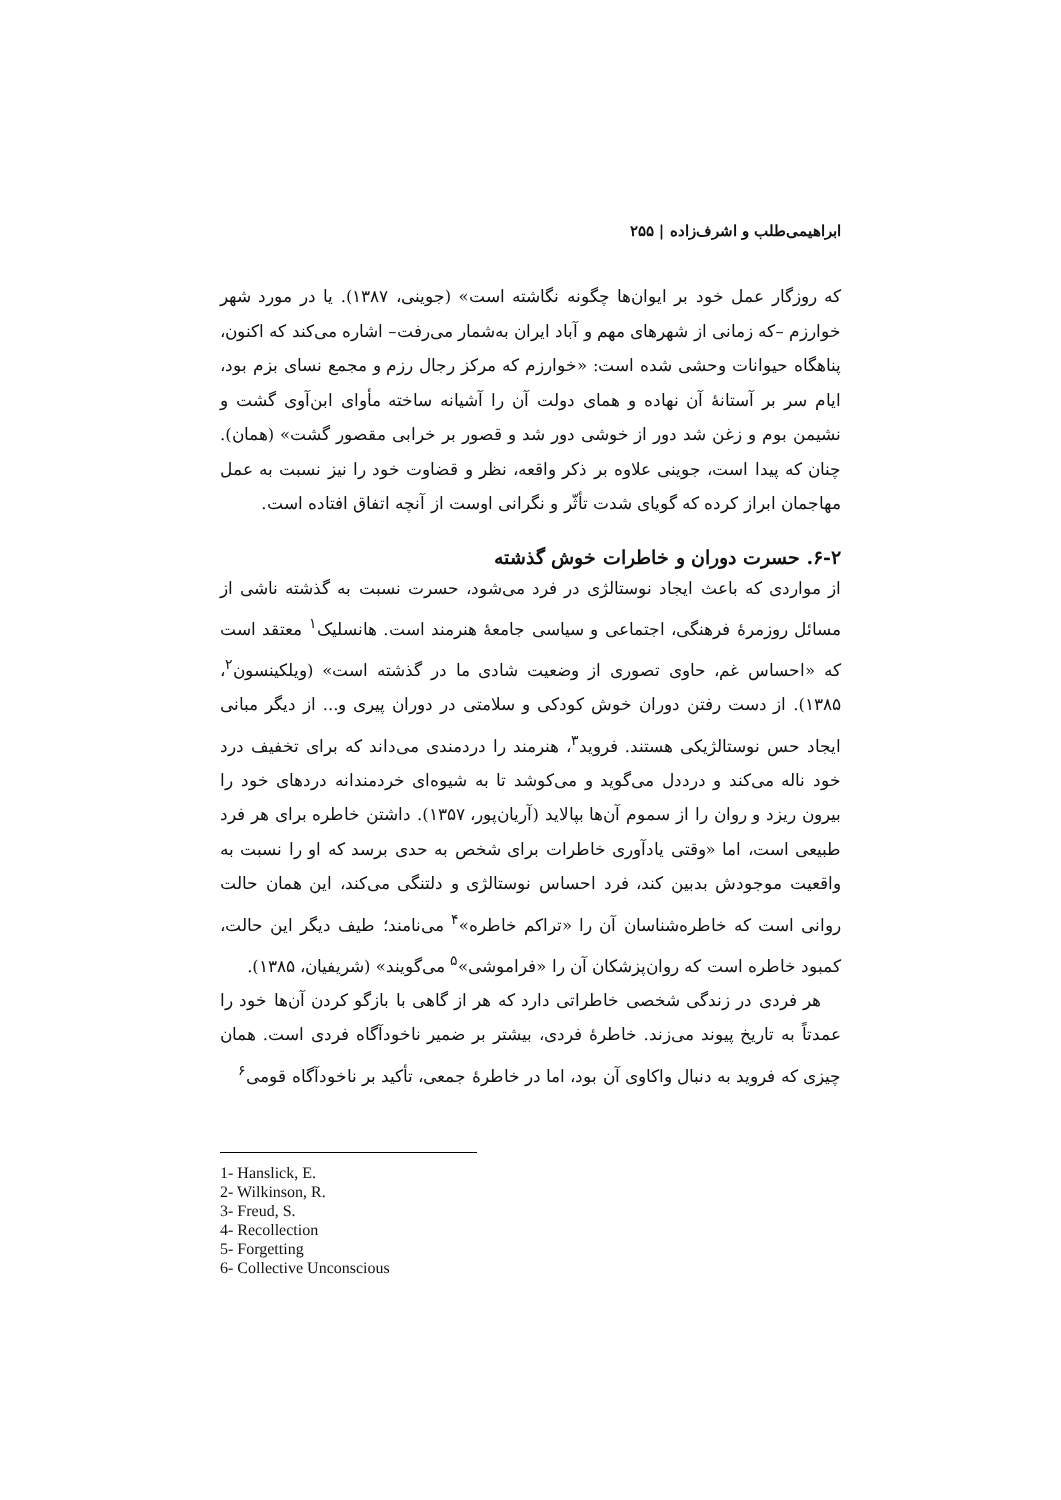ابراهیمی‌طلب و اشرف‌زاده | ۲۵۵
که روزگار عمل خود بر ایوان‌ها چگونه نگاشته است» (جوینی، ۱۳۸۷). یا در مورد شهر خوارزم –که زمانی از شهرهای مهم و آباد ایران به‌شمار می‌رفت– اشاره می‌کند که اکنون، پناهگاه حیوانات وحشی شده است: «خوارزم که مرکز رجال رزم و مجمع نسای بزم بود، ایام سر بر آستانهٔ آن نهاده و همای دولت آن را آشیانه ساخته مأوای ابن‌آوی گشت و نشیمن بوم و زغن شد دور از خوشی دور شد و قصور بر خرابی مقصور گشت» (همان). چنان که پیدا است، جوینی علاوه بر ذکر واقعه، نظر و قضاوت خود را نیز نسبت به عمل مهاجمان ابراز کرده که گویای شدت تأثّر و نگرانی اوست از آنچه اتفاق افتاده است.
۶-۲. حسرت دوران و خاطرات خوش گذشته
از مواردی که باعث ایجاد نوستالژی در فرد می‌شود، حسرت نسبت به گذشته ناشی از مسائل روزمرهٔ فرهنگی، اجتماعی و سیاسی جامعهٔ هنرمند است. هانسلیک<sup>۱</sup> معتقد است که «احساس غم، حاوی تصوری از وضعیت شادی ما در گذشته است» (ویلکینسون<sup>۲</sup>، ۱۳۸۵). از دست رفتن دوران خوش کودکی و سلامتی در دوران پیری و... از دیگر مبانی ایجاد حس نوستالژیکی هستند. فروید<sup>۳</sup>، هنرمند را دردمندی می‌داند که برای تخفیف درد خود ناله می‌کند و درددل می‌گوید و می‌کوشد تا به شیوه‌ای خردمندانه دردهای خود را بیرون ریزد و روان را از سموم آن‌ها بپالاید (آریان‌پور، ۱۳۵۷). داشتن خاطره برای هر فرد طبیعی است، اما «وقتی یادآوری خاطرات برای شخص به حدی برسد که او را نسبت به واقعیت موجودش بدبین کند، فرد احساس نوستالژی و دلتنگی می‌کند، این همان حالت روانی است که خاطره‌شناسان آن را «تراکم خاطره»<sup>۴</sup> می‌نامند؛ طیف دیگر این حالت، کمبود خاطره است که روان‌پزشکان آن را «فراموشی»<sup>۵</sup> می‌گویند» (شریفیان، ۱۳۸۵).
هر فردی در زندگی شخصی خاطراتی دارد که هر از گاهی با بازگو کردن آن‌ها خود را عمدتاً به تاریخ پیوند می‌زند. خاطرهٔ فردی، بیشتر بر ضمیر ناخودآگاه فردی است. همان چیزی که فروید به دنبال واکاوی آن بود، اما در خاطرهٔ جمعی، تأکید بر ناخودآگاه قومی<sup>۶</sup>
1- Hanslick, E.
2- Wilkinson, R.
3- Freud, S.
4- Recollection
5- Forgetting
6- Collective Unconscious